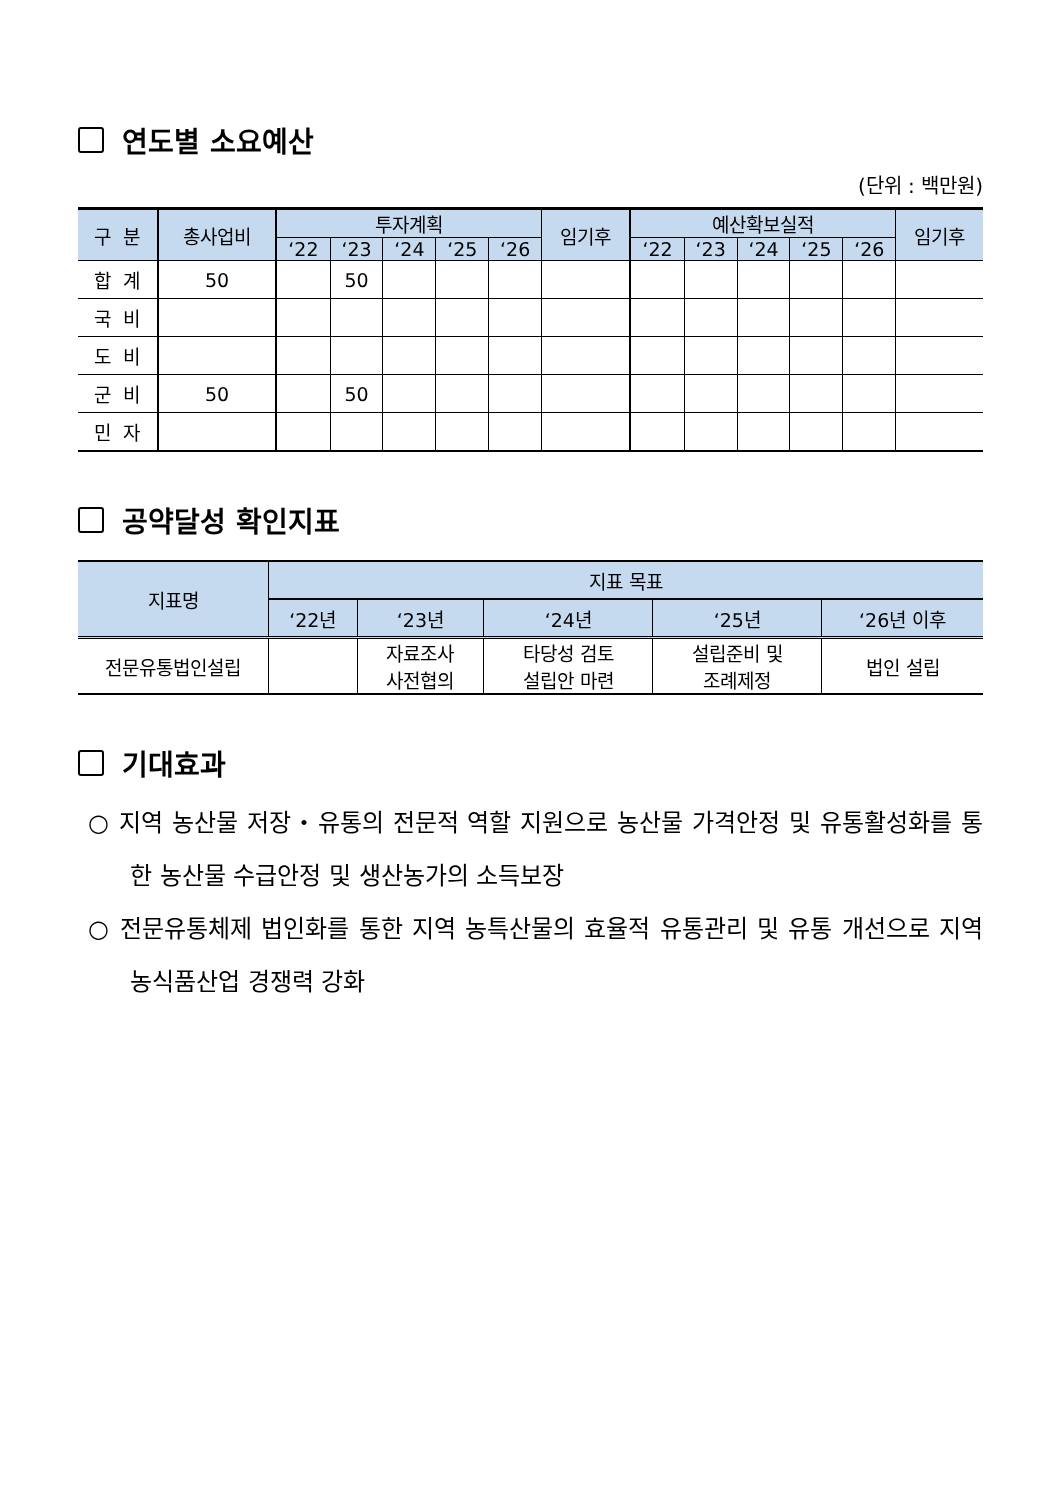연도별 소요예산
(단위 : 백만원)
| 구 분 | 총사업비 | 투자계획 | | | | | 임기후 | 예산확보실적 | | | | | 임기후 |
| --- | --- | --- | --- | --- | --- | --- | --- | --- | --- | --- | --- | --- | --- |
| | | ‘22 | ‘23 | ‘24 | ‘25 | ‘26 | | ‘22 | ‘23 | ‘24 | ‘25 | ‘26 | |
| 합 계 | 50 | | 50 | | | | | | | | | | |
| 국 비 | | | | | | | | | | | | | |
| 도 비 | | | | | | | | | | | | | |
| 군 비 | 50 | | 50 | | | | | | | | | | |
| 민 자 | | | | | | | | | | | | | |
공약달성 확인지표
| 지표명 | 지표 목표 | | | | |
| --- | --- | --- | --- | --- | --- |
| | ‘22년 | ‘23년 | ‘24년 | ‘25년 | ‘26년 이후 |
| 전문유통법인설립 | | 자료조사 사전협의 | 타당성 검토 설립안 마련 | 설립준비 및 조례제정 | 법인 설립 |
기대효과
○ 지역 농산물 저장・유통의 전문적 역할 지원으로 농산물 가격안정 및 유통활성화를 통한 농산물 수급안정 및 생산농가의 소득보장
○ 전문유통체제 법인화를 통한 지역 농특산물의 효율적 유통관리 및 유통 개선으로 지역 농식품산업 경쟁력 강화